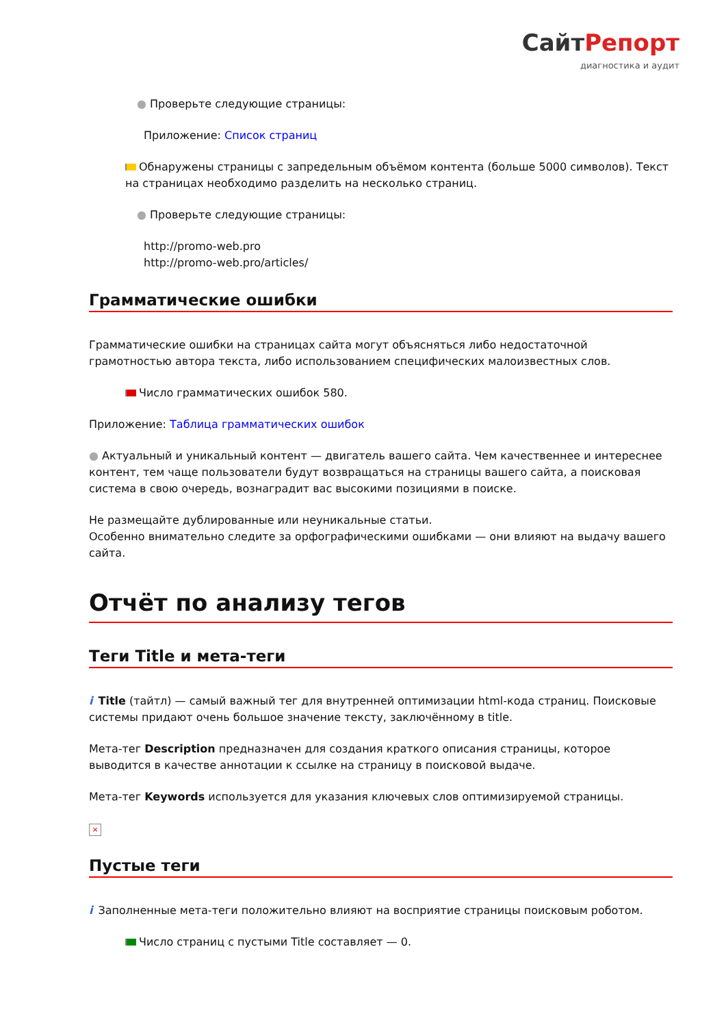СайтРепорт
диагностика и аудит
● Проверьте следующие страницы:
Приложение: Список страниц
Обнаружены страницы с запредельным объёмом контента (больше 5000 символов). Текст на страницах необходимо разделить на несколько страниц.
● Проверьте следующие страницы:
http://promo-web.pro
http://promo-web.pro/articles/
Грамматические ошибки
Грамматические ошибки на страницах сайта могут объясняться либо недостаточной грамотностью автора текста, либо использованием специфических малоизвестных слов.
Число грамматических ошибок 580.
Приложение: Таблица грамматических ошибок
● Актуальный и уникальный контент — двигатель вашего сайта. Чем качественнее и интереснее контент, тем чаще пользователи будут возвращаться на страницы вашего сайта, а поисковая система в свою очередь, вознаградит вас высокими позициями в поиске.
Не размещайте дублированные или неуникальные статьи.
Особенно внимательно следите за орфографическими ошибками — они влияют на выдачу вашего сайта.
Отчёт по анализу тегов
Теги Title и мета-теги
i Title (тайтл) — самый важный тег для внутренней оптимизации html-кода страниц. Поисковые системы придают очень большое значение тексту, заключённому в title.
Мета-тег Description предназначен для создания краткого описания страницы, которое выводится в качестве аннотации к ссылке на страницу в поисковой выдаче.
Мета-тег Keywords используется для указания ключевых слов оптимизируемой страницы.
×
Пустые теги
i Заполненные мета-теги положительно влияют на восприятие страницы поисковым роботом.
Число страниц с пустыми Title составляет — 0.